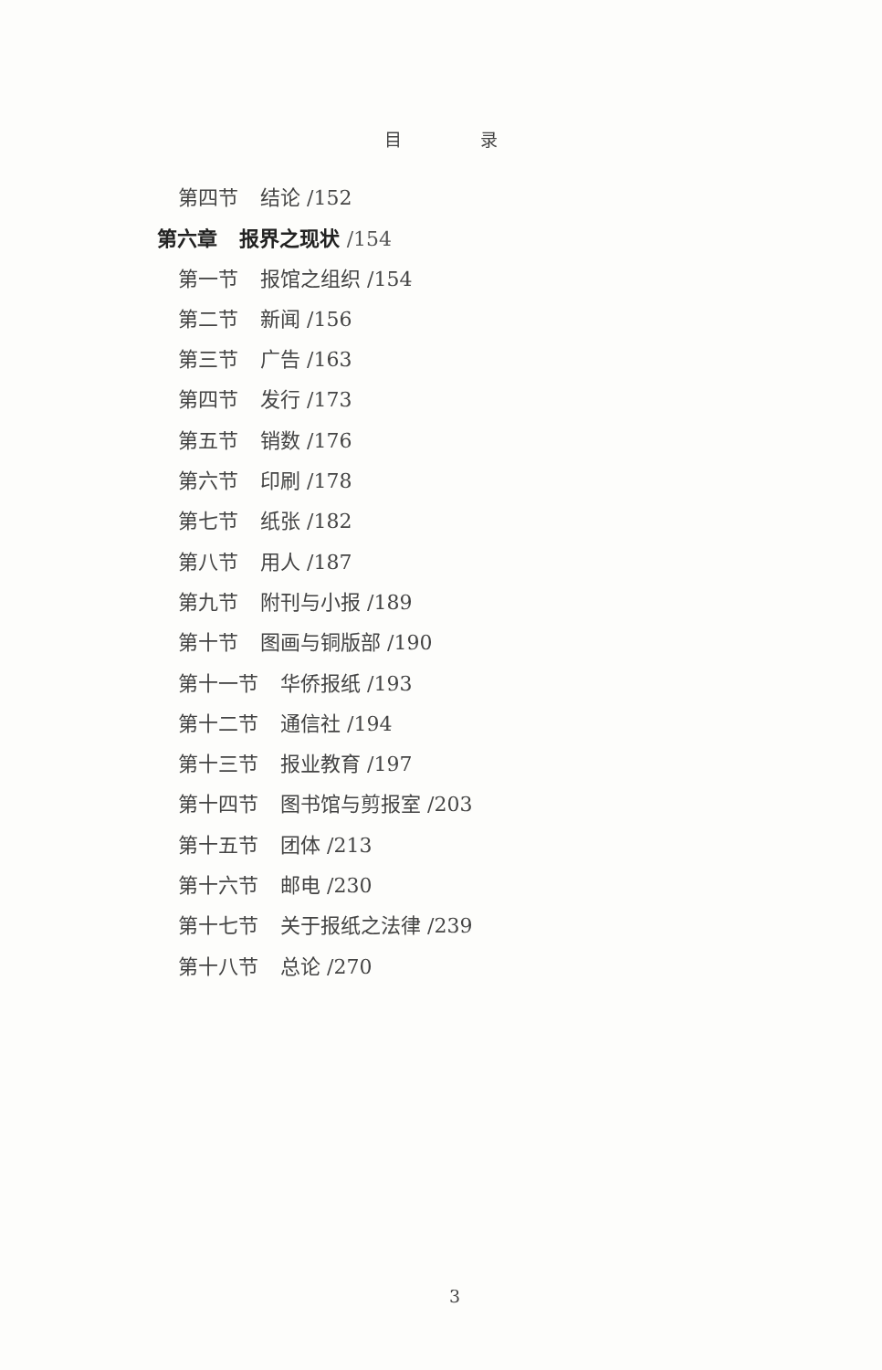目 录
第四节 结论 /152
第六章 报界之现状 /154
第一节 报馆之组织 /154
第二节 新闻 /156
第三节 广告 /163
第四节 发行 /173
第五节 销数 /176
第六节 印刷 /178
第七节 纸张 /182
第八节 用人 /187
第九节 附刊与小报 /189
第十节 图画与铜版部 /190
第十一节 华侨报纸 /193
第十二节 通信社 /194
第十三节 报业教育 /197
第十四节 图书馆与剪报室 /203
第十五节 团体 /213
第十六节 邮电 /230
第十七节 关于报纸之法律 /239
第十八节 总论 /270
3